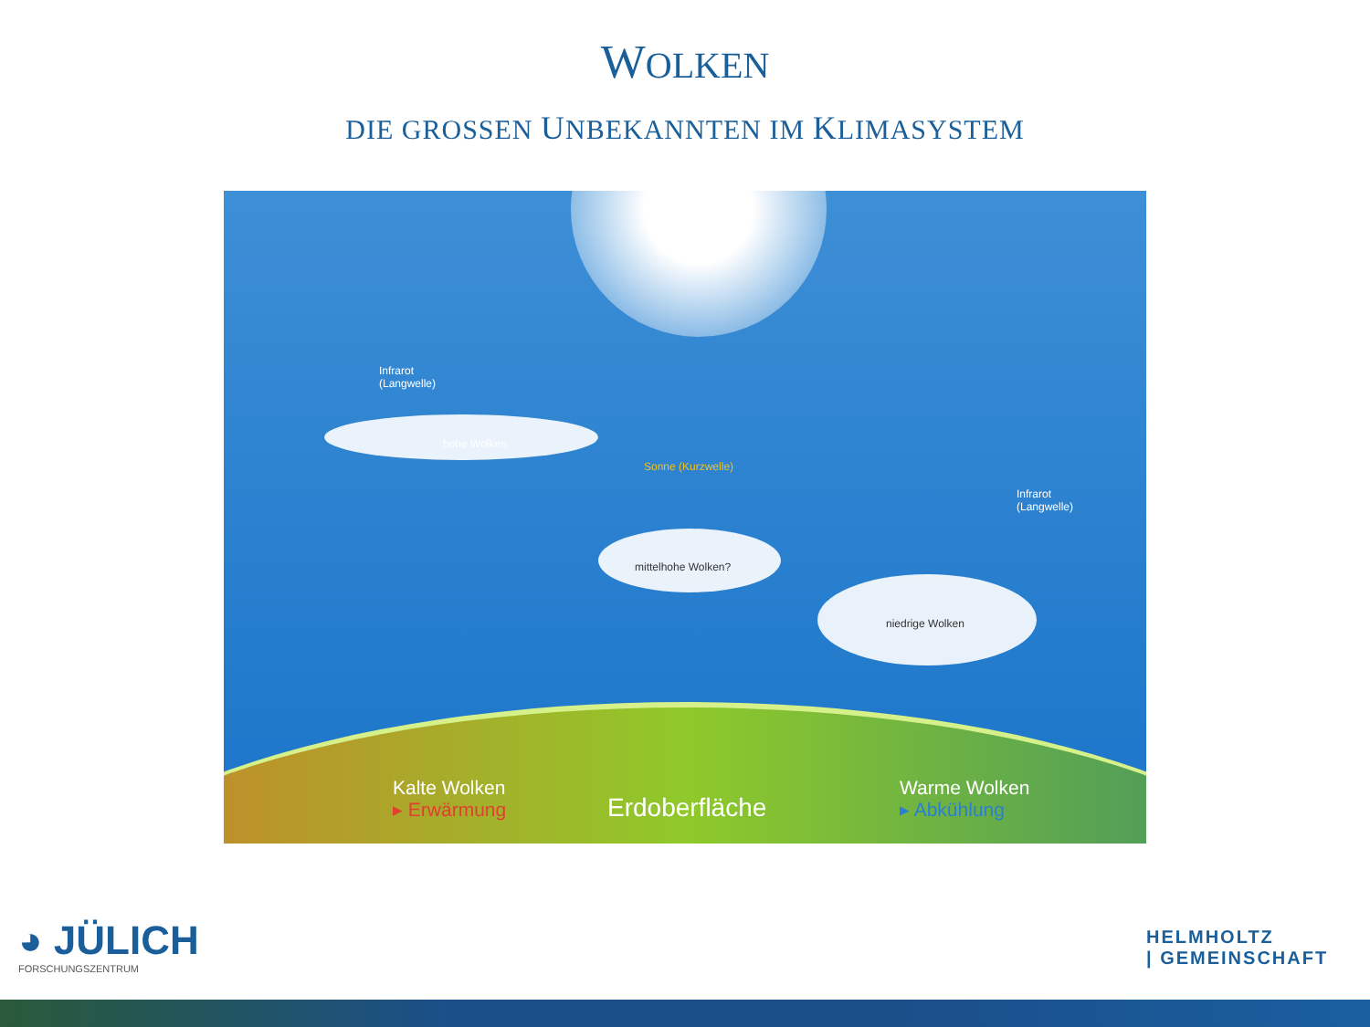WOLKEN
DIE GROSSEN UNBEKANNTEN IM KLIMASYSTEM
Infrarot
(Langwelle)
hohe Wolken
Sonne (Kurzwelle)
mittelhohe Wolken?
niedrige Wolken
Infrarot
(Langwelle)
Kalte Wolken
▸ Erwärmung
Erdoberfläche
Warme Wolken
▸ Abkühlung
◕ JÜLICH
FORSCHUNGSZENTRUM
HELMHOLTZ
| GEMEINSCHAFT